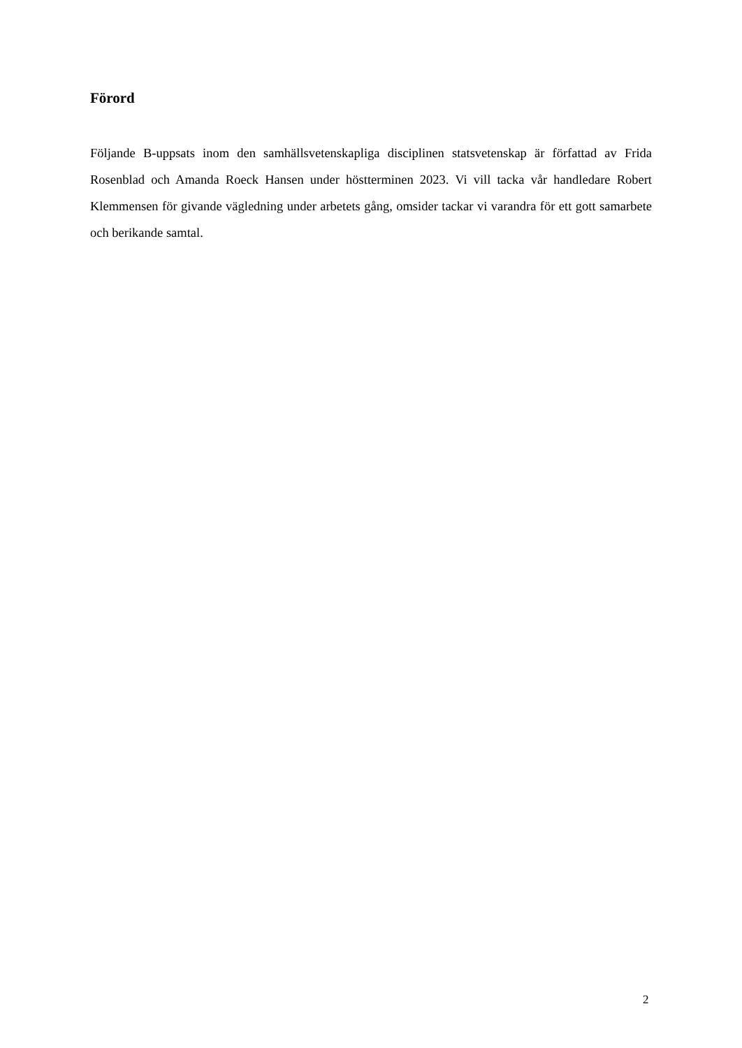Förord
Följande B-uppsats inom den samhällsvetenskapliga disciplinen statsvetenskap är författad av Frida Rosenblad och Amanda Roeck Hansen under höstterminen 2023. Vi vill tacka vår handledare Robert Klemmensen för givande vägledning under arbetets gång, omsider tackar vi varandra för ett gott samarbete och berikande samtal.
2